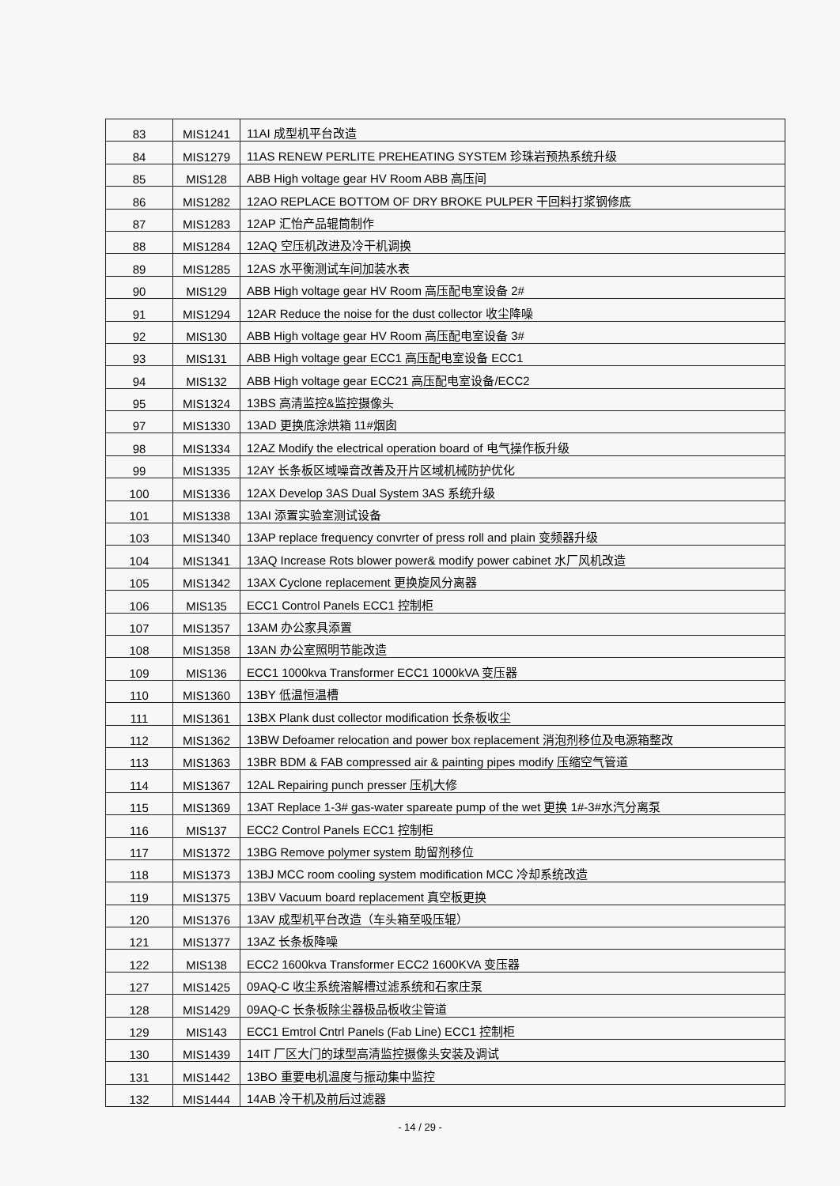| 83 | MIS1241 | 11AI 成型机平台改造 |
| 84 | MIS1279 | 11AS RENEW PERLITE PREHEATING SYSTEM 珍珠岩预热系统升级 |
| 85 | MIS128 | ABB High voltage gear HV Room ABB 高压间 |
| 86 | MIS1282 | 12AO REPLACE BOTTOM OF DRY BROKE PULPER 干回料打浆钢修底 |
| 87 | MIS1283 | 12AP 汇怡产品辊筒制作 |
| 88 | MIS1284 | 12AQ 空压机改进及冷干机调换 |
| 89 | MIS1285 | 12AS 水平衡测试车间加装水表 |
| 90 | MIS129 | ABB High voltage gear HV Room 高压配电室设备 2# |
| 91 | MIS1294 | 12AR Reduce the noise for the dust collector 收尘降噪 |
| 92 | MIS130 | ABB High voltage gear HV Room 高压配电室设备 3# |
| 93 | MIS131 | ABB High voltage gear ECC1 高压配电室设备 ECC1 |
| 94 | MIS132 | ABB High voltage gear ECC21 高压配电室设备/ECC2 |
| 95 | MIS1324 | 13BS 高清监控&监控摄像头 |
| 97 | MIS1330 | 13AD 更换底涂烘箱 11#烟囱 |
| 98 | MIS1334 | 12AZ Modify the electrical operation board of 电气操作板升级 |
| 99 | MIS1335 | 12AY 长条板区域噪音改善及开片区域机械防护优化 |
| 100 | MIS1336 | 12AX Develop 3AS Dual System 3AS 系统升级 |
| 101 | MIS1338 | 13AI 添置实验室测试设备 |
| 103 | MIS1340 | 13AP replace frequency convrter of press roll and plain 变频器升级 |
| 104 | MIS1341 | 13AQ Increase Rots blower power& modify power cabinet 水厂风机改造 |
| 105 | MIS1342 | 13AX Cyclone replacement 更换旋风分离器 |
| 106 | MIS135 | ECC1 Control Panels ECC1 控制柜 |
| 107 | MIS1357 | 13AM 办公家具添置 |
| 108 | MIS1358 | 13AN 办公室照明节能改造 |
| 109 | MIS136 | ECC1 1000kva Transformer ECC1 1000kVA 变压器 |
| 110 | MIS1360 | 13BY 低温恒温槽 |
| 111 | MIS1361 | 13BX Plank dust collector modification 长条板收尘 |
| 112 | MIS1362 | 13BW Defoamer relocation and power box replacement 消泡剂移位及电源箱整改 |
| 113 | MIS1363 | 13BR BDM & FAB compressed air & painting pipes modify 压缩空气管道 |
| 114 | MIS1367 | 12AL Repairing punch presser 压机大修 |
| 115 | MIS1369 | 13AT Replace 1-3# gas-water spareate pump of the wet 更换 1#-3#水汽分离泵 |
| 116 | MIS137 | ECC2 Control Panels ECC1 控制柜 |
| 117 | MIS1372 | 13BG Remove polymer system 助留剂移位 |
| 118 | MIS1373 | 13BJ MCC room cooling system modification MCC 冷却系统改造 |
| 119 | MIS1375 | 13BV Vacuum board replacement 真空板更换 |
| 120 | MIS1376 | 13AV 成型机平台改造（车头箱至吸压辊） |
| 121 | MIS1377 | 13AZ 长条板降噪 |
| 122 | MIS138 | ECC2 1600kva Transformer ECC2 1600KVA 变压器 |
| 127 | MIS1425 | 09AQ-C 收尘系统溶解槽过滤系统和石家庄泵 |
| 128 | MIS1429 | 09AQ-C 长条板除尘器极品板收尘管道 |
| 129 | MIS143 | ECC1 Emtrol Cntrl Panels (Fab Line) ECC1 控制柜 |
| 130 | MIS1439 | 14IT 厂区大门的球型高清监控摄像头安装及调试 |
| 131 | MIS1442 | 13BO 重要电机温度与振动集中监控 |
| 132 | MIS1444 | 14AB 冷干机及前后过滤器 |
- 14 / 29 -